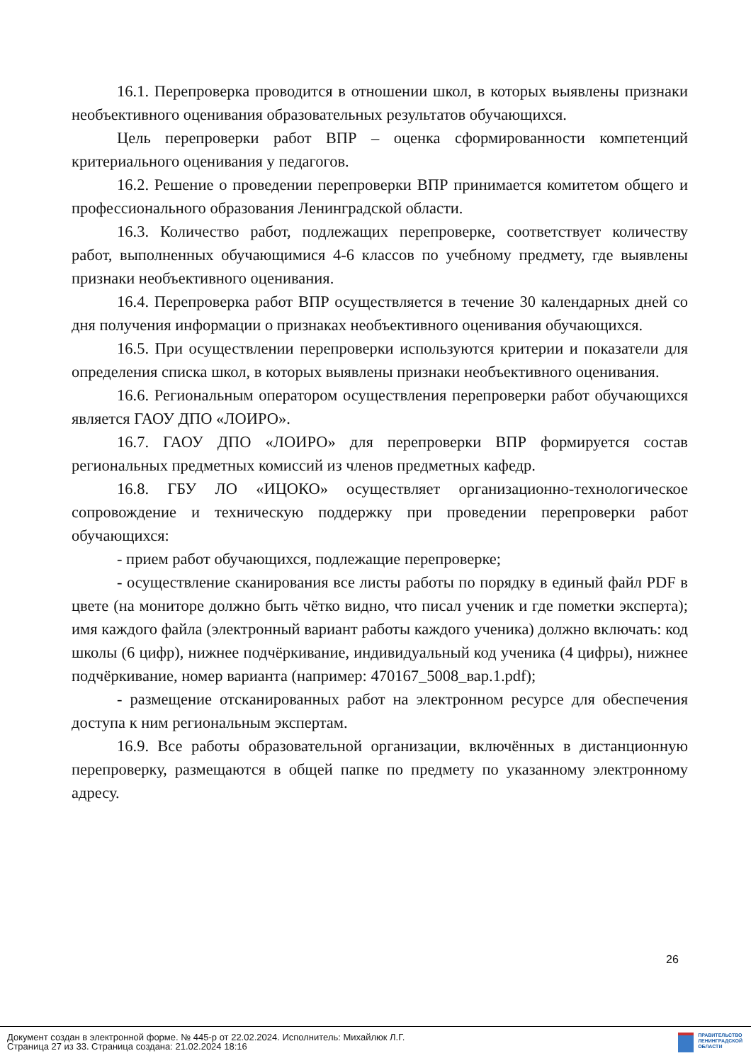16.1. Перепроверка проводится в отношении школ, в которых выявлены признаки необъективного оценивания образовательных результатов обучающихся.
Цель перепроверки работ ВПР – оценка сформированности компетенций критериального оценивания у педагогов.
16.2. Решение о проведении перепроверки ВПР принимается комитетом общего и профессионального образования Ленинградской области.
16.3. Количество работ, подлежащих перепроверке, соответствует количеству работ, выполненных обучающимися 4-6 классов по учебному предмету, где выявлены признаки необъективного оценивания.
16.4. Перепроверка работ ВПР осуществляется в течение 30 календарных дней со дня получения информации о признаках необъективного оценивания обучающихся.
16.5. При осуществлении перепроверки используются критерии и показатели для определения списка школ, в которых выявлены признаки необъективного оценивания.
16.6. Региональным оператором осуществления перепроверки работ обучающихся является ГАОУ ДПО «ЛОИРО».
16.7. ГАОУ ДПО «ЛОИРО» для перепроверки ВПР формируется состав региональных предметных комиссий из членов предметных кафедр.
16.8. ГБУ ЛО «ИЦОКО» осуществляет организационно-технологическое сопровождение и техническую поддержку при проведении перепроверки работ обучающихся:
- прием работ обучающихся, подлежащие перепроверке;
- осуществление сканирования все листы работы по порядку в единый файл PDF в цвете (на мониторе должно быть чётко видно, что писал ученик и где пометки эксперта); имя каждого файла (электронный вариант работы каждого ученика) должно включать: код школы (6 цифр), нижнее подчёркивание, индивидуальный код ученика (4 цифры), нижнее подчёркивание, номер варианта (например: 470167_5008_вар.1.pdf);
- размещение отсканированных работ на электронном ресурсе для обеспечения доступа к ним региональным экспертам.
16.9. Все работы образовательной организации, включённых в дистанционную перепроверку, размещаются в общей папке по предмету по указанному электронному адресу.
26
Документ создан в электронной форме. № 445-р от 22.02.2024. Исполнитель: Михайлюк Л.Г.
Страница 27 из 33. Страница создана: 21.02.2024 18:16
ПРАВИТЕЛЬСТВО
ЛЕНИНГРАДСКОЙ
ОБЛАСТИ